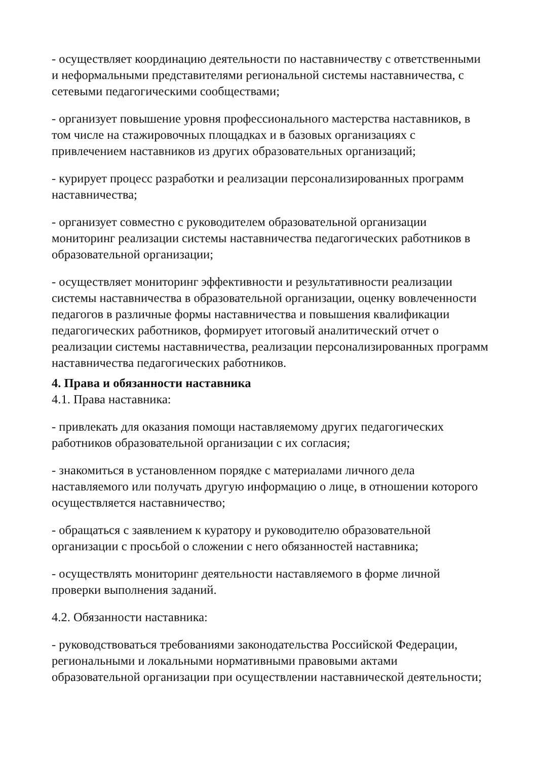- осуществляет координацию деятельности по наставничеству с ответственными и неформальными представителями региональной системы наставничества, с сетевыми педагогическими сообществами;
- организует повышение уровня профессионального мастерства наставников, в том числе на стажировочных площадках и в базовых организациях с привлечением наставников из других образовательных организаций;
- курирует процесс разработки и реализации персонализированных программ наставничества;
- организует совместно с руководителем образовательной организации мониторинг реализации системы наставничества педагогических работников в образовательной организации;
- осуществляет мониторинг эффективности и результативности реализации системы наставничества в образовательной организации, оценку вовлеченности педагогов в различные формы наставничества и повышения квалификации педагогических работников, формирует итоговый аналитический отчет о реализации системы наставничества, реализации персонализированных программ наставничества педагогических работников.
4. Права и обязанности наставника
4.1. Права наставника:
- привлекать для оказания помощи наставляемому других педагогических работников образовательной организации с их согласия;
- знакомиться в установленном порядке с материалами личного дела наставляемого или получать другую информацию о лице, в отношении которого осуществляется наставничество;
- обращаться с заявлением к куратору и руководителю образовательной организации с просьбой о сложении с него обязанностей наставника;
- осуществлять мониторинг деятельности наставляемого в форме личной проверки выполнения заданий.
4.2. Обязанности наставника:
- руководствоваться требованиями законодательства Российской Федерации, региональными и локальными нормативными правовыми актами образовательной организации при осуществлении наставнической деятельности;